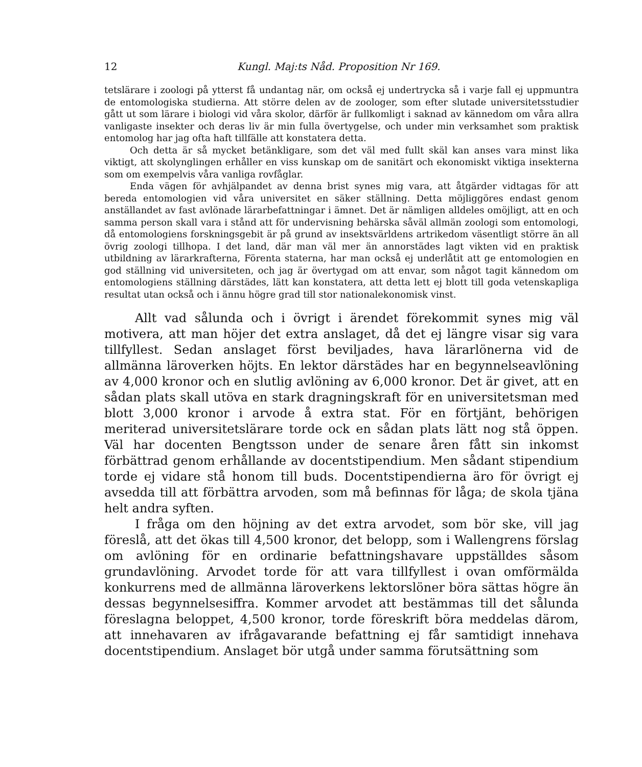12 Kungl. Maj:ts Nåd. Proposition Nr 169.
tetslärare i zoologi på ytterst få undantag när, om också ej undertrycka så i varje fall ej uppmuntra de entomologiska studierna. Att större delen av de zoologer, som efter slutade universitetsstudier gått ut som lärare i biologi vid våra skolor, därför är fullkomligt i saknad av kännedom om våra allra vanligaste insekter och deras liv är min fulla övertygelse, och under min verksamhet som praktisk entomolog har jag ofta haft tillfälle att konstatera detta.
Och detta är så mycket betänkligare, som det väl med fullt skäl kan anses vara minst lika viktigt, att skolynglingen erhåller en viss kunskap om de sanitärt och ekonomiskt viktiga insekterna som om exempelvis våra vanliga rovfåglar.
Enda vägen för avhjälpandet av denna brist synes mig vara, att åtgärder vidtagas för att bereda entomologien vid våra universitet en säker ställning. Detta möjliggöres endast genom anställandet av fast avlönade lärarbefattningar i ämnet. Det är nämligen alldeles omöjligt, att en och samma person skall vara i stånd att för undervisning behärska såväl allmän zoologi som entomologi, då entomologiens forskningsgebit är på grund av insektsvärldens artrikedom väsentligt större än all övrig zoologi tillhopa. I det land, där man väl mer än annorstädes lagt vikten vid en praktisk utbildning av lärarkrafterna, Förenta staterna, har man också ej underlåtit att ge entomologien en god ställning vid universiteten, och jag är övertygad om att envar, som något tagit kännedom om entomologiens ställning därstädes, lätt kan konstatera, att detta lett ej blott till goda vetenskapliga resultat utan också och i ännu högre grad till stor nationalekonomisk vinst.
Allt vad sålunda och i övrigt i ärendet förekommit synes mig väl motivera, att man höjer det extra anslaget, då det ej längre visar sig vara tillfyllest. Sedan anslaget först beviljades, hava lärarlönerna vid de allmänna läroverken höjts. En lektor därstädes har en begynnelseavlöning av 4,000 kronor och en slutlig avlöning av 6,000 kronor. Det är givet, att en sådan plats skall utöva en stark dragningskraft för en universitetsman med blott 3,000 kronor i arvode å extra stat. För en förtjänt, behörigen meriterad universitetslärare torde ock en sådan plats lätt nog stå öppen. Väl har docenten Bengtsson under de senare åren fått sin inkomst förbättrad genom erhållande av docentstipendium. Men sådant stipendium torde ej vidare stå honom till buds. Docentstipendierna äro för övrigt ej avsedda till att förbättra arvoden, som må befinnas för låga; de skola tjäna helt andra syften.
I fråga om den höjning av det extra arvodet, som bör ske, vill jag föreslå, att det ökas till 4,500 kronor, det belopp, som i Wallengrens förslag om avlöning för en ordinarie befattningshavare uppställdes såsom grundavlöning. Arvodet torde för att vara tillfyllest i ovan omförmälda konkurrens med de allmänna läroverkens lektorslöner böra sättas högre än dessas begynnelsesiffra. Kommer arvodet att bestämmas till det sålunda föreslagna beloppet, 4,500 kronor, torde föreskrift böra meddelas därom, att innehavaren av ifrågavarande befattning ej får samtidigt innehava docentstipendium. Anslaget bör utgå under samma förutsättning som